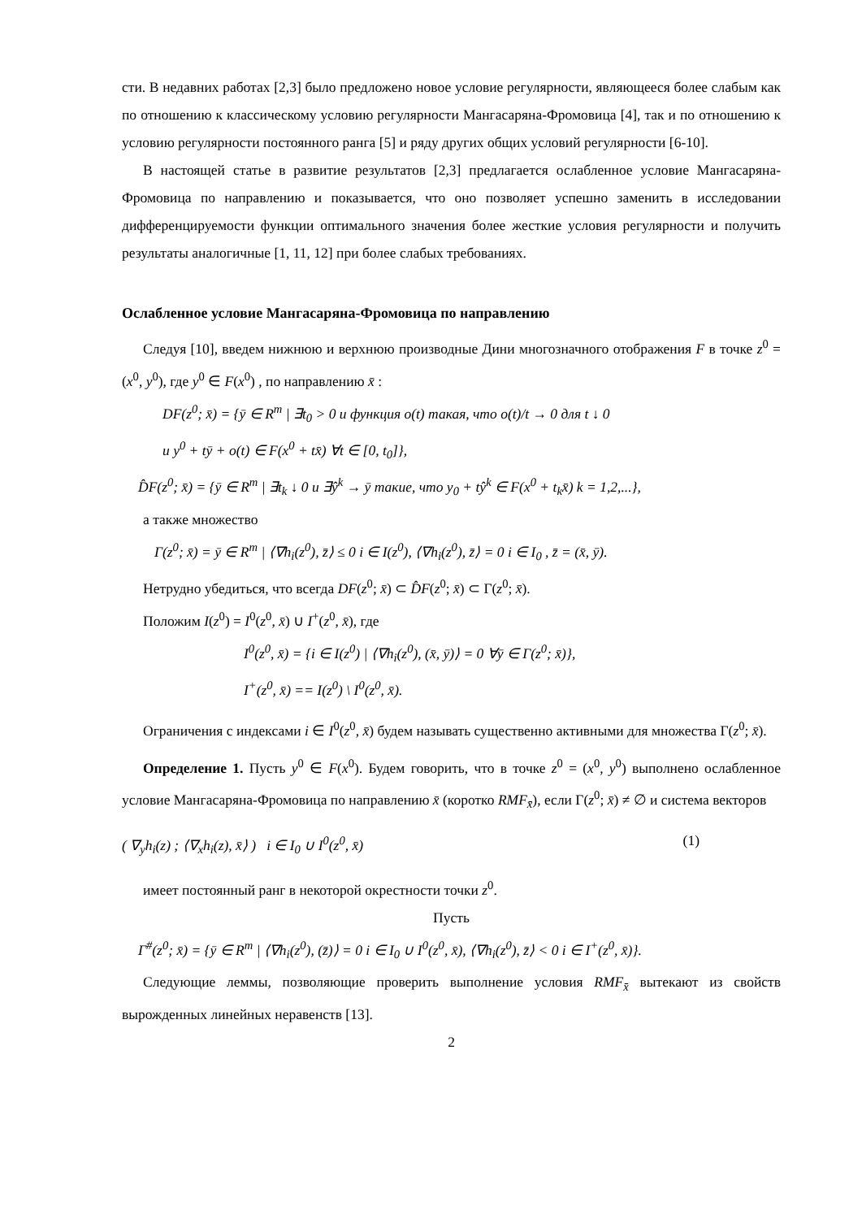сти. В недавних работах [2,3] было предложено новое условие регулярности, являющееся более слабым как по отношению к классическому условию регулярности Мангасаряна-Фромовица [4], так и по отношению к условию регулярности постоянного ранга [5] и ряду других общих условий регулярности [6-10].
В настоящей статье в развитие результатов [2,3] предлагается ослабленное условие Мангасаряна-Фромовица по направлению и показывается, что оно позволяет успешно заменить в исследовании дифференцируемости функции оптимального значения более жесткие условия регулярности и получить результаты аналогичные [1, 11, 12] при более слабых требованиях.
Ослабленное условие Мангасаряна-Фромовица по направлению
Следуя [10], введем нижнюю и верхнюю производные Дини многозначного отображения F в точке z<sup>0</sup> = (x<sup>0</sup>, y<sup>0</sup>), где y<sup>0</sup> ∈ F(x<sup>0</sup>) , по направлению x̄ :
DF(z<sup>0</sup>; x̄) = {ȳ ∈ R<sup>m</sup> | ∃t<sub>0</sub> > 0 и функция o(t) такая, что o(t)/t → 0 для t ↓ 0
и y<sup>0</sup> + tȳ + o(t) ∈ F(x<sup>0</sup> + tx̄) ∀t ∈ [0, t<sub>0</sub>]},
D̂F(z<sup>0</sup>; x̄) = {ȳ ∈ R<sup>m</sup> | ∃t<sub>k</sub> ↓ 0 и ∃ŷ<sup>k</sup> → ȳ такие, что y<sub>0</sub> + tŷ<sup>k</sup> ∈ F(x<sup>0</sup> + t<sub>k</sub>x̄) k = 1,2,...},
а также множество
Γ(z<sup>0</sup>; x̄) = ȳ ∈ R<sup>m</sup> | ⟨∇h<sub>i</sub>(z<sup>0</sup>), z̄⟩ ≤ 0 i ∈ I(z<sup>0</sup>), ⟨∇h<sub>i</sub>(z<sup>0</sup>), z̄⟩ = 0 i ∈ I<sub>0</sub> , z̄ = (x̄, ȳ).
Нетрудно убедиться, что всегда DF(z<sup>0</sup>; x̄) ⊂ D̂F(z<sup>0</sup>; x̄) ⊂ Γ(z<sup>0</sup>; x̄).
Положим I(z<sup>0</sup>) = I<sup>0</sup>(z<sup>0</sup>, x̄) ∪ I<sup>+</sup>(z<sup>0</sup>, x̄), где
I<sup>0</sup>(z<sup>0</sup>, x̄) = {i ∈ I(z<sup>0</sup>) | ⟨∇h<sub>i</sub>(z<sup>0</sup>), (x̄, ȳ)⟩ = 0 ∀ȳ ∈ Γ(z<sup>0</sup>; x̄)},
I<sup>+</sup>(z<sup>0</sup>, x̄) == I(z<sup>0</sup>) \ I<sup>0</sup>(z<sup>0</sup>, x̄).
Ограничения с индексами i ∈ I<sup>0</sup>(z<sup>0</sup>, x̄) будем называть существенно активными для множества Γ(z<sup>0</sup>; x̄).
Определение 1. Пусть y<sup>0</sup> ∈ F(x<sup>0</sup>). Будем говорить, что в точке z<sup>0</sup> = (x<sup>0</sup>, y<sup>0</sup>) выполнено ослабленное условие Мангасаряна-Фромовица по направлению x̄ (коротко RMF<sub>x̄</sub>), если Γ(z<sup>0</sup>; x̄) ≠ ∅ и система векторов
( ∇<sub>y</sub>h<sub>i</sub>(z) ; ⟨∇<sub>x</sub>h<sub>i</sub>(z), x̄⟩ ) i ∈ I<sub>0</sub> ∪ I<sup>0</sup>(z<sup>0</sup>, x̄) (1)
имеет постоянный ранг в некоторой окрестности точки z<sup>0</sup>.
Пусть
Γ<sup>#</sup>(z<sup>0</sup>; x̄) = {ȳ ∈ R<sup>m</sup> | ⟨∇h<sub>i</sub>(z<sup>0</sup>), (z̄)⟩ = 0 i ∈ I<sub>0</sub> ∪ I<sup>0</sup>(z<sup>0</sup>, x̄), ⟨∇h<sub>i</sub>(z<sup>0</sup>), z̄⟩ < 0 i ∈ I<sup>+</sup>(z<sup>0</sup>, x̄)}.
Следующие леммы, позволяющие проверить выполнение условия RMF<sub>x̄</sub> вытекают из свойств вырожденных линейных неравенств [13].
2